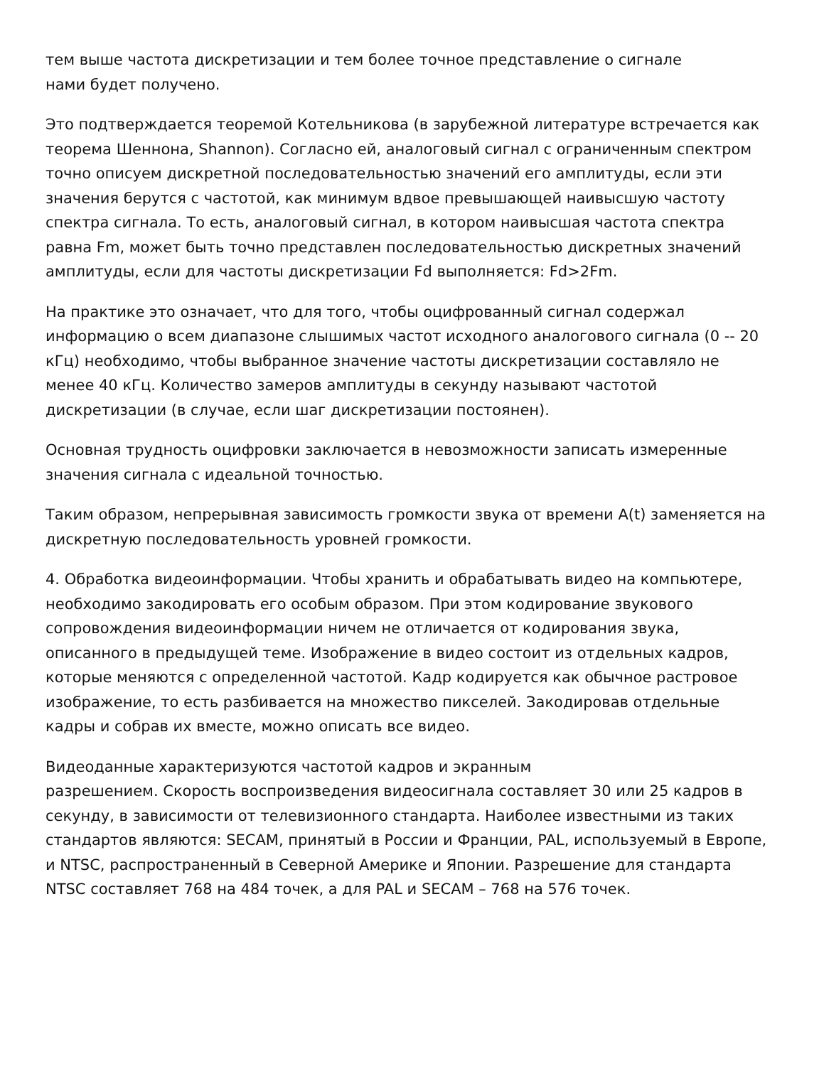тем выше частота дискретизации и тем более точное представление о сигнале
нами будет получено.
Это подтверждается теоремой Котельникова (в зарубежной литературе встречается как теорема Шеннона, Shannon). Согласно ей, аналоговый сигнал с ограниченным спектром точно описуем дискретной последовательностью значений его амплитуды, если эти значения берутся с частотой, как минимум вдвое превышающей наивысшую частоту спектра сигнала. То есть, аналоговый сигнал, в котором наивысшая частота спектра равна Fm, может быть точно представлен последовательностью дискретных значений амплитуды, если для частоты дискретизации Fd выполняется: Fd>2Fm.
На практике это означает, что для того, чтобы оцифрованный сигнал содержал информацию о всем диапазоне слышимых частот исходного аналогового сигнала (0 -- 20 кГц) необходимо, чтобы выбранное значение частоты дискретизации составляло не менее 40 кГц. Количество замеров амплитуды в секунду называют частотой дискретизации (в случае, если шаг дискретизации постоянен).
Основная трудность оцифровки заключается в невозможности записать измеренные значения сигнала с идеальной точностью.
Таким образом, непрерывная зависимость громкости звука от времени A(t) заменяется на дискретную последовательность уровней громкости.
4. Обработка видеоинформации. Чтобы хранить и обрабатывать видео на компьютере, необходимо закодировать его особым образом. При этом кодирование звукового сопровождения видеоинформации ничем не отличается от кодирования звука, описанного в предыдущей теме. Изображение в видео состоит из отдельных кадров, которые меняются с определенной частотой. Кадр кодируется как обычное растровое изображение, то есть разбивается на множество пикселей. Закодировав отдельные кадры и собрав их вместе, можно описать все видео.
Видеоданные характеризуются частотой кадров и экранным
разрешением. Скорость воспроизведения видеосигнала составляет 30 или 25 кадров в секунду, в зависимости от телевизионного стандарта. Наиболее известными из таких стандартов являются: SECAM, принятый в России и Франции, PAL, используемый в Европе, и NTSC, распространенный в Северной Америке и Японии. Разрешение для стандарта NTSC составляет 768 на 484 точек, а для PAL и SECAM – 768 на 576 точек.